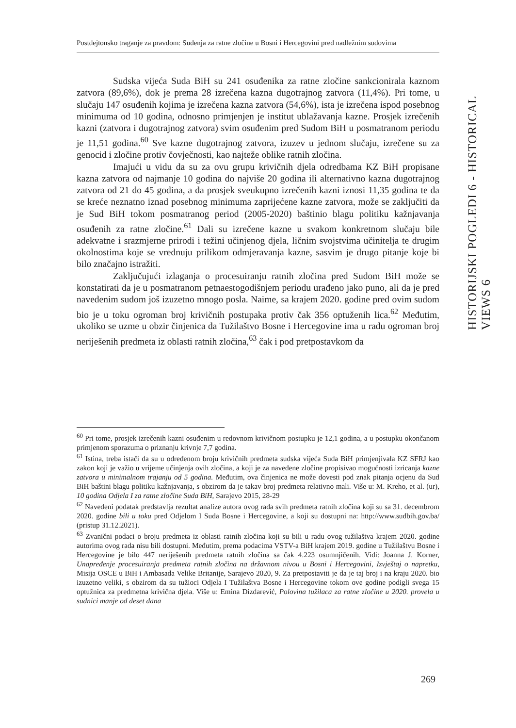Postdejtonsko traganje za pravdom: Suđenja za ratne zločine u Bosni i Hercegovini pred nadležnim sudovima
Sudska vijeća Suda BiH su 241 osuđenika za ratne zločine sankcionirala kaznom zatvora (89,6%), dok je prema 28 izrečena kazna dugotrajnog zatvora (11,4%). Pri tome, u slučaju 147 osuđenih kojima je izrečena kazna zatvora (54,6%), ista je izrečena ispod posebnog minimuma od 10 godina, odnosno primjenjen je institut ublažavanja kazne. Prosjek izrečenih kazni (zatvora i dugotrajnog zatvora) svim osuđenim pred Sudom BiH u posmatranom periodu je 11,51 godina.<sup>60</sup> Sve kazne dugotrajnog zatvora, izuzev u jednom slučaju, izrečene su za genocid i zločine protiv čovječnosti, kao najteže oblike ratnih zločina.
Imajući u vidu da su za ovu grupu krivičnih djela odredbama KZ BiH propisane kazna zatvora od najmanje 10 godina do najviše 20 godina ili alternativno kazna dugotrajnog zatvora od 21 do 45 godina, a da prosjek sveukupno izrečenih kazni iznosi 11,35 godina te da se kreće neznatno iznad posebnog minimuma zaprijećene kazne zatvora, može se zaključiti da je Sud BiH tokom posmatranog period (2005-2020) baštinio blagu politiku kažnjavanja osuđenih za ratne zločine.<sup>61</sup> Dali su izrečene kazne u svakom konkretnom slučaju bile adekvatne i srazmjerne prirodi i težini učinjenog djela, ličnim svojstvima učinitelja te drugim okolnostima koje se vrednuju prilikom odmjeravanja kazne, sasvim je drugo pitanje koje bi bilo značajno istražiti.
Zaključujući izlaganja o procesuiranju ratnih zločina pred Sudom BiH može se konstatirati da je u posmatranom petnaestogodišnjem periodu urađeno jako puno, ali da je pred navedenim sudom još izuzetno mnogo posla. Naime, sa krajem 2020. godine pred ovim sudom bio je u toku ogroman broj krivičnih postupaka protiv čak 356 optuženih lica.<sup>62</sup> Međutim, ukoliko se uzme u obzir činjenica da Tužilaštvo Bosne i Hercegovine ima u radu ogroman broj neriješenih predmeta iz oblasti ratnih zločina,<sup>63</sup> čak i pod pretpostavkom da
HISTORIJSKI POGLEDI 6 - HISTORICAL VIEWS 6
<sup>60</sup> Pri tome, prosjek izrečenih kazni osuđenim u redovnom krivičnom postupku je 12,1 godina, a u postupku okončanom primjenom sporazuma o priznanju krivnje 7,7 godina.
<sup>61</sup> Istina, treba istači da su u određenom broju krivičnih predmeta sudska vijeća Suda BiH primjenjivala KZ SFRJ kao zakon koji je važio u vrijeme učinjenja ovih zločina, a koji je za navedene zločine propisivao mogućnosti izricanja kazne zatvora u minimalnom trajanju od 5 godina. Međutim, ova činjenica ne može dovesti pod znak pitanja ocjenu da Sud BiH baštini blagu politiku kažnjavanja, s obzirom da je takav broj predmeta relativno mali. Više u: M. Kreho, et al. (ur), 10 godina Odjela I za ratne zločine Suda BiH, Sarajevo 2015, 28-29
<sup>62</sup> Navedeni podatak predstavlja rezultat analize autora ovog rada svih predmeta ratnih zločina koji su sa 31. decembrom 2020. godine bili u toku pred Odjelom I Suda Bosne i Hercegovine, a koji su dostupni na: http://www.sudbih.gov.ba/ (pristup 31.12.2021).
<sup>63</sup> Zvanični podaci o broju predmeta iz oblasti ratnih zločina koji su bili u radu ovog tužilaštva krajem 2020. godine autorima ovog rada nisu bili dostupni. Međutim, prema podacima VSTV-a BiH krajem 2019. godine u Tužilaštvu Bosne i Hercegovine je bilo 447 neriješenih predmeta ratnih zločina sa čak 4.223 osumnjičenih. Vidi: Joanna J. Korner, Unapređenje procesuiranja predmeta ratnih zločina na državnom nivou u Bosni i Hercegovini, Izvještaj o napretku, Misija OSCE u BiH i Ambasada Velike Britanije, Sarajevo 2020, 9. Za pretpostaviti je da je taj broj i na kraju 2020. bio izuzetno veliki, s obzirom da su tužioci Odjela I Tužilaštva Bosne i Hercegovine tokom ove godine podigli svega 15 optužnica za predmetna krivična djela. Više u: Emina Dizdarević, Polovina tužilaca za ratne zločine u 2020. provela u sudnici manje od deset dana
269